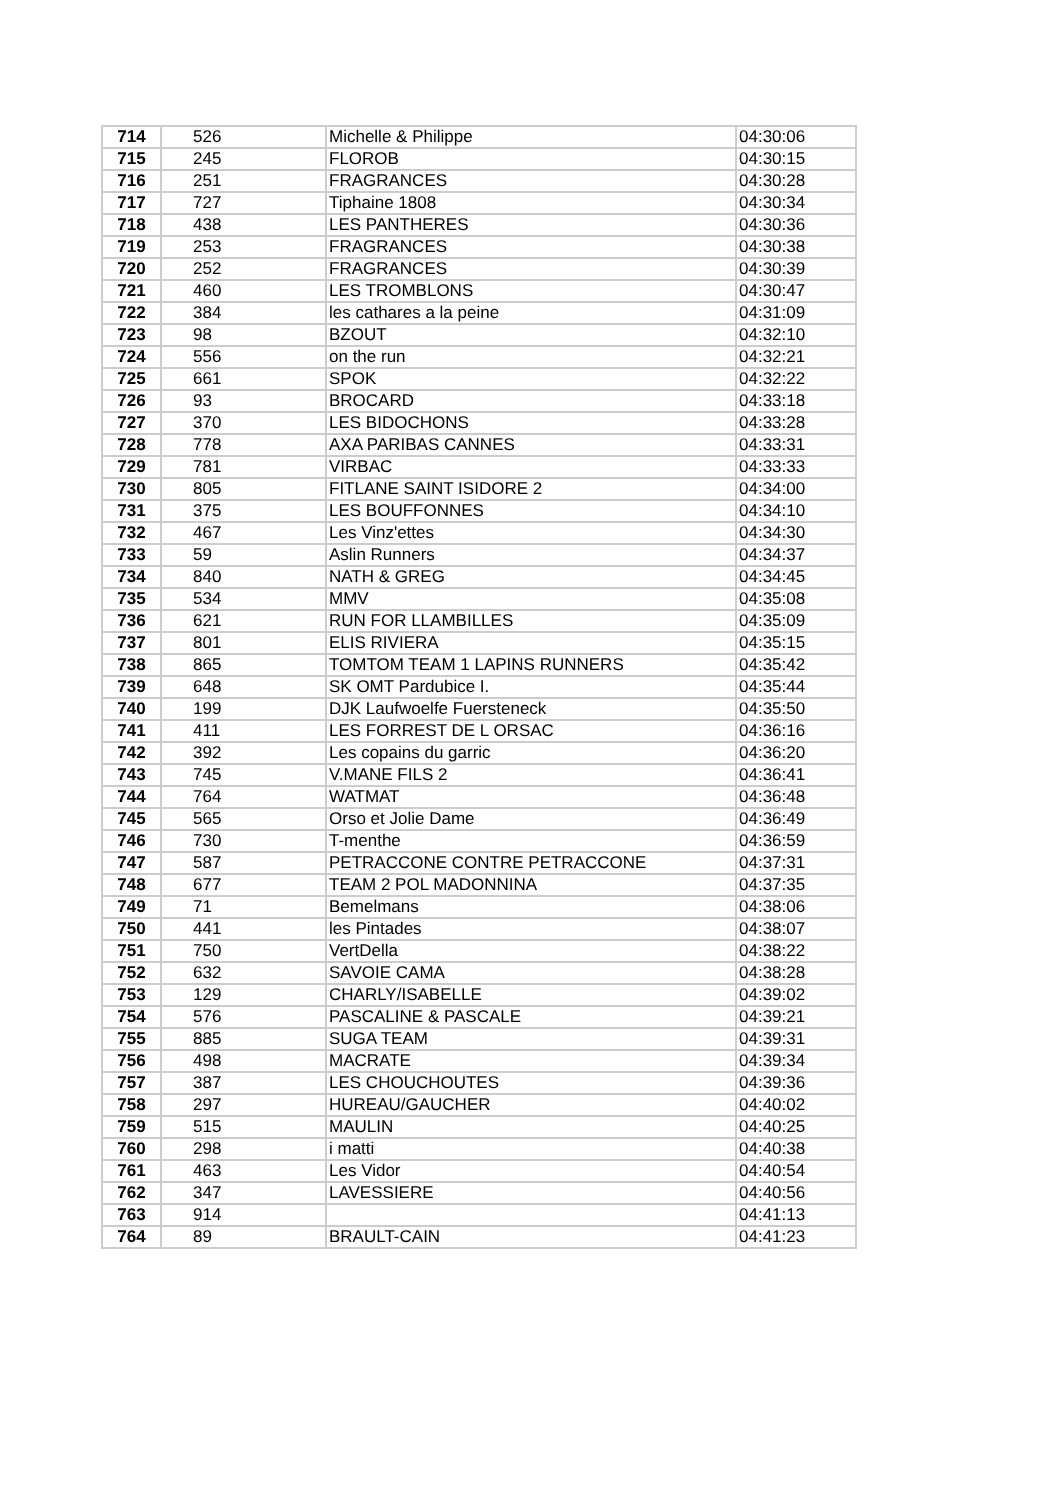| 714 | 526 | Michelle & Philippe | 04:30:06 |
| 715 | 245 | FLOROB | 04:30:15 |
| 716 | 251 | FRAGRANCES | 04:30:28 |
| 717 | 727 | Tiphaine 1808 | 04:30:34 |
| 718 | 438 | LES PANTHERES | 04:30:36 |
| 719 | 253 | FRAGRANCES | 04:30:38 |
| 720 | 252 | FRAGRANCES | 04:30:39 |
| 721 | 460 | LES TROMBLONS | 04:30:47 |
| 722 | 384 | les cathares a la peine | 04:31:09 |
| 723 | 98 | BZOUT | 04:32:10 |
| 724 | 556 | on the run | 04:32:21 |
| 725 | 661 | SPOK | 04:32:22 |
| 726 | 93 | BROCARD | 04:33:18 |
| 727 | 370 | LES BIDOCHONS | 04:33:28 |
| 728 | 778 | AXA PARIBAS CANNES | 04:33:31 |
| 729 | 781 | VIRBAC | 04:33:33 |
| 730 | 805 | FITLANE SAINT ISIDORE 2 | 04:34:00 |
| 731 | 375 | LES BOUFFONNES | 04:34:10 |
| 732 | 467 | Les Vinz'ettes | 04:34:30 |
| 733 | 59 | Aslin Runners | 04:34:37 |
| 734 | 840 | NATH & GREG | 04:34:45 |
| 735 | 534 | MMV | 04:35:08 |
| 736 | 621 | RUN FOR LLAMBILLES | 04:35:09 |
| 737 | 801 | ELIS RIVIERA | 04:35:15 |
| 738 | 865 | TOMTOM TEAM 1 LAPINS RUNNERS | 04:35:42 |
| 739 | 648 | SK OMT Pardubice I. | 04:35:44 |
| 740 | 199 | DJK Laufwoelfe Fuersteneck | 04:35:50 |
| 741 | 411 | LES FORREST DE L ORSAC | 04:36:16 |
| 742 | 392 | Les copains du garric | 04:36:20 |
| 743 | 745 | V.MANE FILS 2 | 04:36:41 |
| 744 | 764 | WATMAT | 04:36:48 |
| 745 | 565 | Orso et Jolie Dame | 04:36:49 |
| 746 | 730 | T-menthe | 04:36:59 |
| 747 | 587 | PETRACCONE CONTRE PETRACCONE | 04:37:31 |
| 748 | 677 | TEAM 2 POL MADONNINA | 04:37:35 |
| 749 | 71 | Bemelmans | 04:38:06 |
| 750 | 441 | les Pintades | 04:38:07 |
| 751 | 750 | VertDella | 04:38:22 |
| 752 | 632 | SAVOIE CAMA | 04:38:28 |
| 753 | 129 | CHARLY/ISABELLE | 04:39:02 |
| 754 | 576 | PASCALINE & PASCALE | 04:39:21 |
| 755 | 885 | SUGA TEAM | 04:39:31 |
| 756 | 498 | MACRATE | 04:39:34 |
| 757 | 387 | LES CHOUCHOUTES | 04:39:36 |
| 758 | 297 | HUREAU/GAUCHER | 04:40:02 |
| 759 | 515 | MAULIN | 04:40:25 |
| 760 | 298 | i matti | 04:40:38 |
| 761 | 463 | Les Vidor | 04:40:54 |
| 762 | 347 | LAVESSIERE | 04:40:56 |
| 763 | 914 | | 04:41:13 |
| 764 | 89 | BRAULT-CAIN | 04:41:23 |